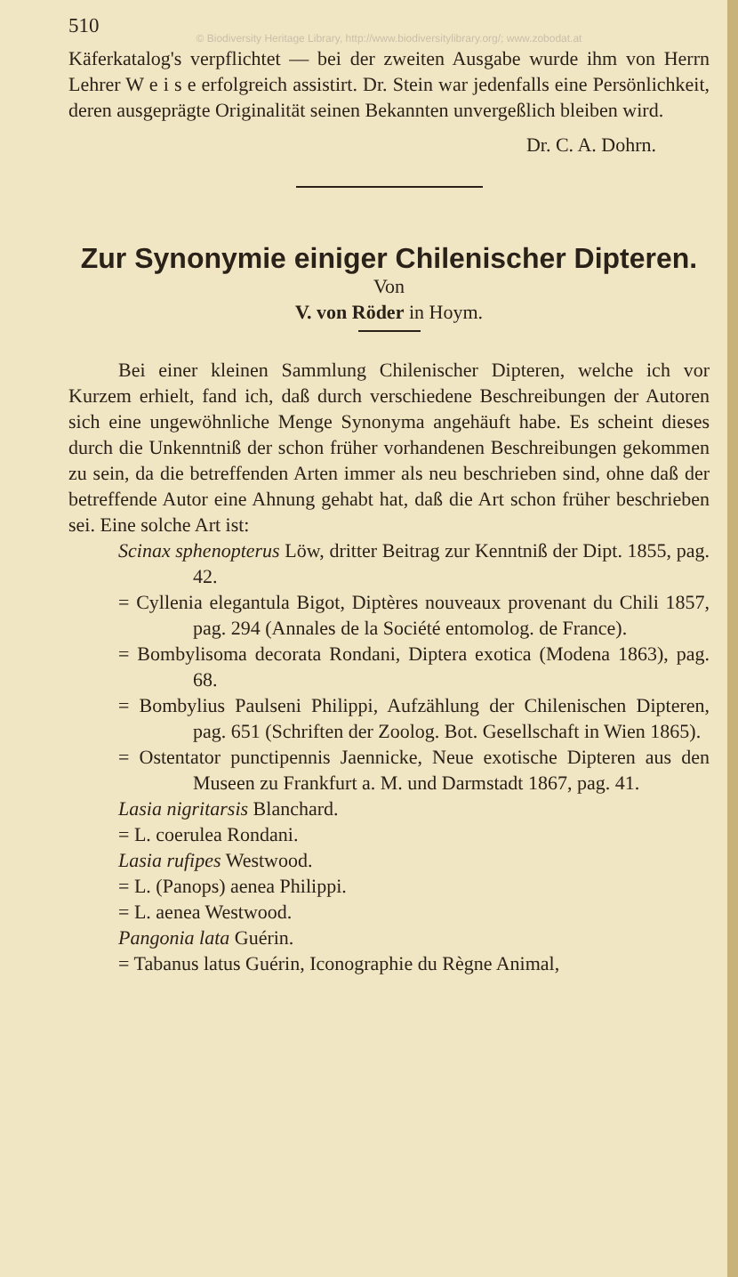510
© Biodiversity Heritage Library, http://www.biodiversitylibrary.org/; www.zobodat.at
Käferkatalog's verpflichtet — bei der zweiten Ausgabe wurde ihm von Herrn Lehrer W e i s e erfolgreich assistirt. Dr. Stein war jedenfalls eine Persönlichkeit, deren ausgeprägte Originalität seinen Bekannten unvergeßlich bleiben wird.
Dr. C. A. Dohrn.
Zur Synonymie einiger Chilenischer Dipteren.
Von
V. von Röder in Hoym.
Bei einer kleinen Sammlung Chilenischer Dipteren, welche ich vor Kurzem erhielt, fand ich, daß durch verschiedene Beschreibungen der Autoren sich eine ungewöhnliche Menge Synonyma angehäuft habe. Es scheint dieses durch die Unkenntniß der schon früher vorhandenen Beschreibungen gekommen zu sein, da die betreffenden Arten immer als neu beschrieben sind, ohne daß der betreffende Autor eine Ahnung gehabt hat, daß die Art schon früher beschrieben sei. Eine solche Art ist:
Scinax sphenopterus Löw, dritter Beitrag zur Kenntniß der Dipt. 1855, pag. 42.
= Cyllenia elegantula Bigot, Diptères nouveaux provenant du Chili 1857, pag. 294 (Annales de la Société entomolog. de France).
= Bombylisoma decorata Rondani, Diptera exotica (Modena 1863), pag. 68.
= Bombylius Paulseni Philippi, Aufzählung der Chilenischen Dipteren, pag. 651 (Schriften der Zoolog. Bot. Gesellschaft in Wien 1865).
= Ostentator punctipennis Jaennicke, Neue exotische Dipteren aus den Museen zu Frankfurt a. M. und Darmstadt 1867, pag. 41.
Lasia nigritarsis Blanchard.
= L. coerulea Rondani.
Lasia rufipes Westwood.
= L. (Panops) aenea Philippi.
= L. aenea Westwood.
Pangonia lata Guérin.
= Tabanus latus Guérin, Iconographie du Règne Animal,